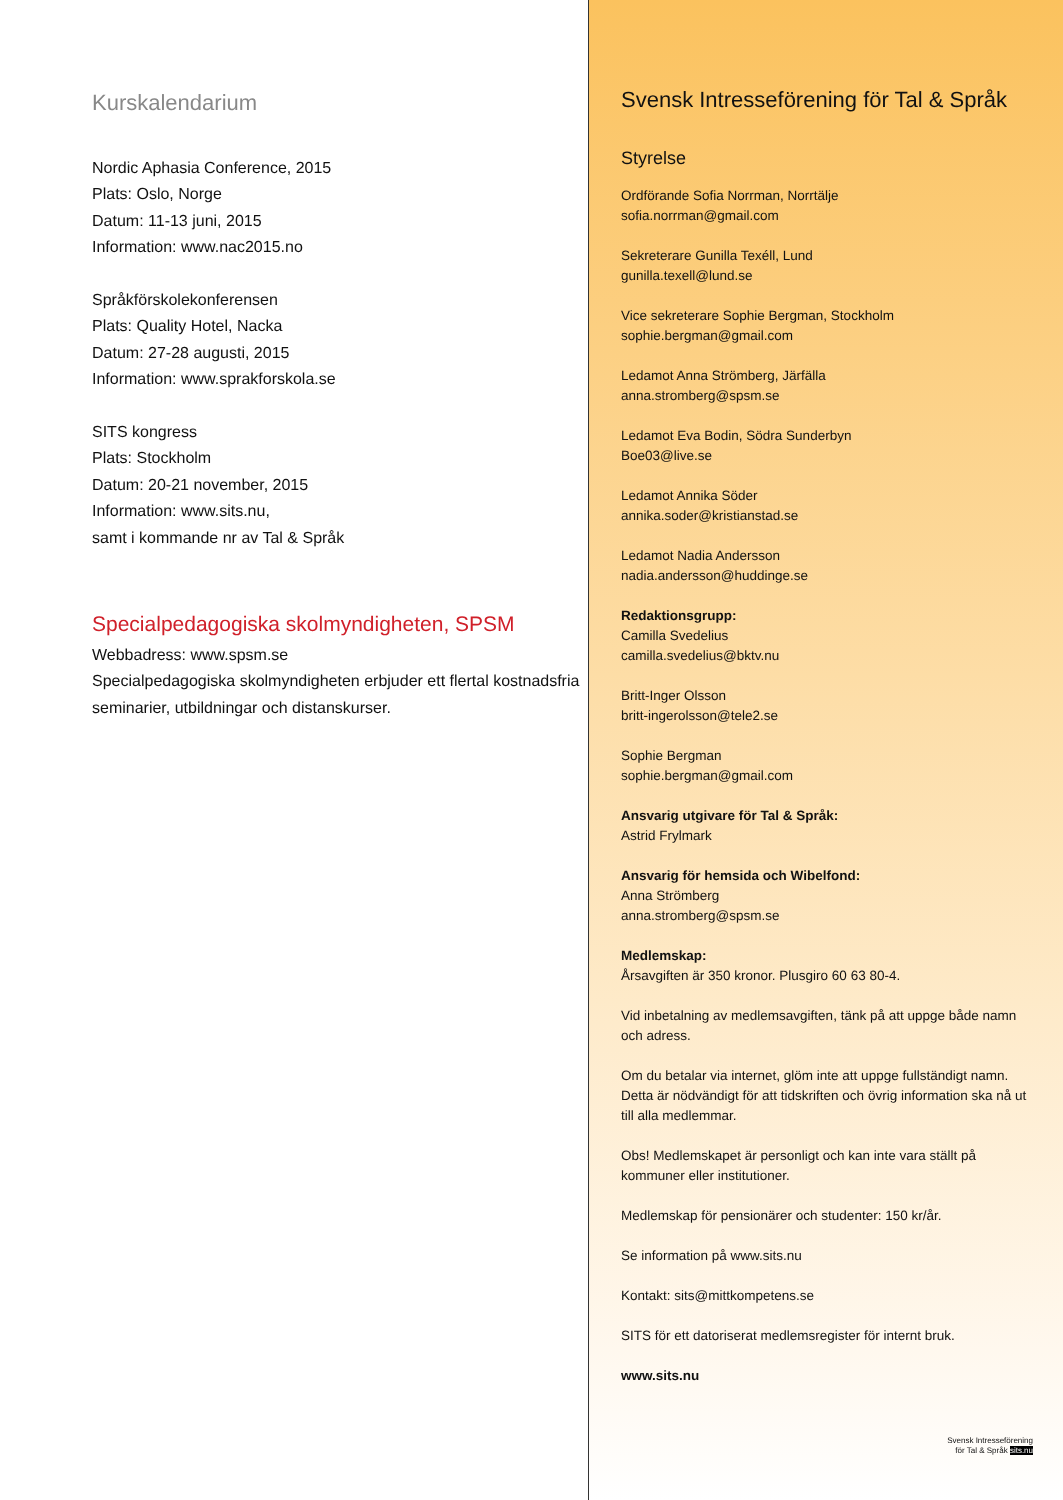Kurskalendarium
Nordic Aphasia Conference, 2015
Plats: Oslo, Norge
Datum: 11-13 juni, 2015
Information: www.nac2015.no
Språkförskolekonferensen
Plats: Quality Hotel, Nacka
Datum: 27-28 augusti, 2015
Information: www.sprakforskola.se
SITS kongress
Plats: Stockholm
Datum: 20-21 november, 2015
Information: www.sits.nu,
samt i kommande nr av Tal & Språk
Specialpedagogiska skolmyndigheten, SPSM
Webbadress: www.spsm.se
Specialpedagogiska skolmyndigheten erbjuder ett flertal kostnadsfria seminarier, utbildningar och distanskurser.
Svensk Intresseförening för Tal & Språk
Styrelse
Ordförande Sofia Norrman, Norrtälje
sofia.norrman@gmail.com
Sekreterare Gunilla Texéll, Lund
gunilla.texell@lund.se
Vice sekreterare Sophie Bergman, Stockholm
sophie.bergman@gmail.com
Ledamot Anna Strömberg, Järfälla
anna.stromberg@spsm.se
Ledamot Eva Bodin, Södra Sunderbyn
Boe03@live.se
Ledamot Annika Söder
annika.soder@kristianstad.se
Ledamot Nadia Andersson
nadia.andersson@huddinge.se
Redaktionsgrupp:
Camilla Svedelius
camilla.svedelius@bktv.nu
Britt-Inger Olsson
britt-ingerolsson@tele2.se
Sophie Bergman
sophie.bergman@gmail.com
Ansvarig utgivare för Tal & Språk:
Astrid Frylmark
Ansvarig för hemsida och Wibelfond:
Anna Strömberg
anna.stromberg@spsm.se
Medlemskap:
Årsavgiften är 350 kronor. Plusgiro 60 63 80-4.
Vid inbetalning av medlemsavgiften, tänk på att uppge både namn och adress.
Om du betalar via internet, glöm inte att uppge fullständigt namn. Detta är nödvändigt för att tidskriften och övrig information ska nå ut till alla medlemmar.
Obs! Medlemskapet är personligt och kan inte vara ställt på kommuner eller institutioner.
Medlemskap för pensionärer och studenter: 150 kr/år.
Se information på www.sits.nu
Kontakt: sits@mittkompetens.se
SITS för ett datoriserat medlemsregister för internt bruk.
www.sits.nu
Svensk Intresseförening
för Tal & Språk sits.nu